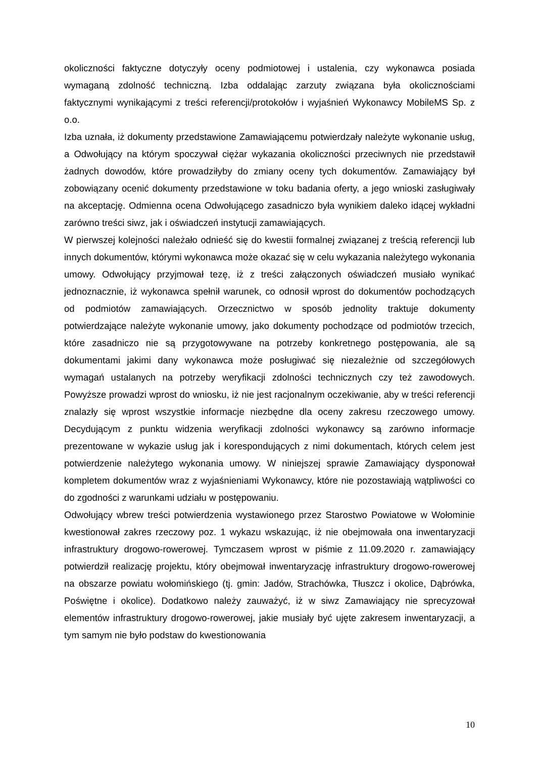okoliczności faktyczne dotyczyły oceny podmiotowej i ustalenia, czy wykonawca posiada wymaganą zdolność techniczną. Izba oddalając zarzuty związana była okolicznościami faktycznymi wynikającymi z treści referencji/protokołów i wyjaśnień Wykonawcy MobileMS Sp. z o.o.
Izba uznała, iż dokumenty przedstawione Zamawiającemu potwierdzały należyte wykonanie usług, a Odwołujący na którym spoczywał ciężar wykazania okoliczności przeciwnych nie przedstawił żadnych dowodów, które prowadziłyby do zmiany oceny tych dokumentów. Zamawiający był zobowiązany ocenić dokumenty przedstawione w toku badania oferty, a jego wnioski zasługiwały na akceptację. Odmienna ocena Odwołującego zasadniczo była wynikiem daleko idącej wykładni zarówno treści siwz, jak i oświadczeń instytucji zamawiających.
W pierwszej kolejności należało odnieść się do kwestii formalnej związanej z treścią referencji lub innych dokumentów, którymi wykonawca może okazać się w celu wykazania należytego wykonania umowy. Odwołujący przyjmował tezę, iż z treści załączonych oświadczeń musiało wynikać jednoznacznie, iż wykonawca spełnił warunek, co odnosił wprost do dokumentów pochodzących od podmiotów zamawiających. Orzecznictwo w sposób jednolity traktuje dokumenty potwierdzające należyte wykonanie umowy, jako dokumenty pochodzące od podmiotów trzecich, które zasadniczo nie są przygotowywane na potrzeby konkretnego postępowania, ale są dokumentami jakimi dany wykonawca może posługiwać się niezależnie od szczegółowych wymagań ustalanych na potrzeby weryfikacji zdolności technicznych czy też zawodowych. Powyższe prowadzi wprost do wniosku, iż nie jest racjonalnym oczekiwanie, aby w treści referencji znalazły się wprost wszystkie informacje niezbędne dla oceny zakresu rzeczowego umowy. Decydującym z punktu widzenia weryfikacji zdolności wykonawcy są zarówno informacje prezentowane w wykazie usług jak i korespondujących z nimi dokumentach, których celem jest potwierdzenie należytego wykonania umowy. W niniejszej sprawie Zamawiający dysponował kompletem dokumentów wraz z wyjaśnieniami Wykonawcy, które nie pozostawiają wątpliwości co do zgodności z warunkami udziału w postępowaniu.
Odwołujący wbrew treści potwierdzenia wystawionego przez Starostwo Powiatowe w Wołominie kwestionował zakres rzeczowy poz. 1 wykazu wskazując, iż nie obejmowała ona inwentaryzacji infrastruktury drogowo-rowerowej. Tymczasem wprost w piśmie z 11.09.2020 r. zamawiający potwierdził realizację projektu, który obejmował inwentaryzację infrastruktury drogowo-rowerowej na obszarze powiatu wołomińskiego (tj. gmin: Jadów, Strachówka, Tłuszcz i okolice, Dąbrówka, Poświętne i okolice). Dodatkowo należy zauważyć, iż w siwz Zamawiający nie sprecyzował elementów infrastruktury drogowo-rowerowej, jakie musiały być ujęte zakresem inwentaryzacji, a tym samym nie było podstaw do kwestionowania
10